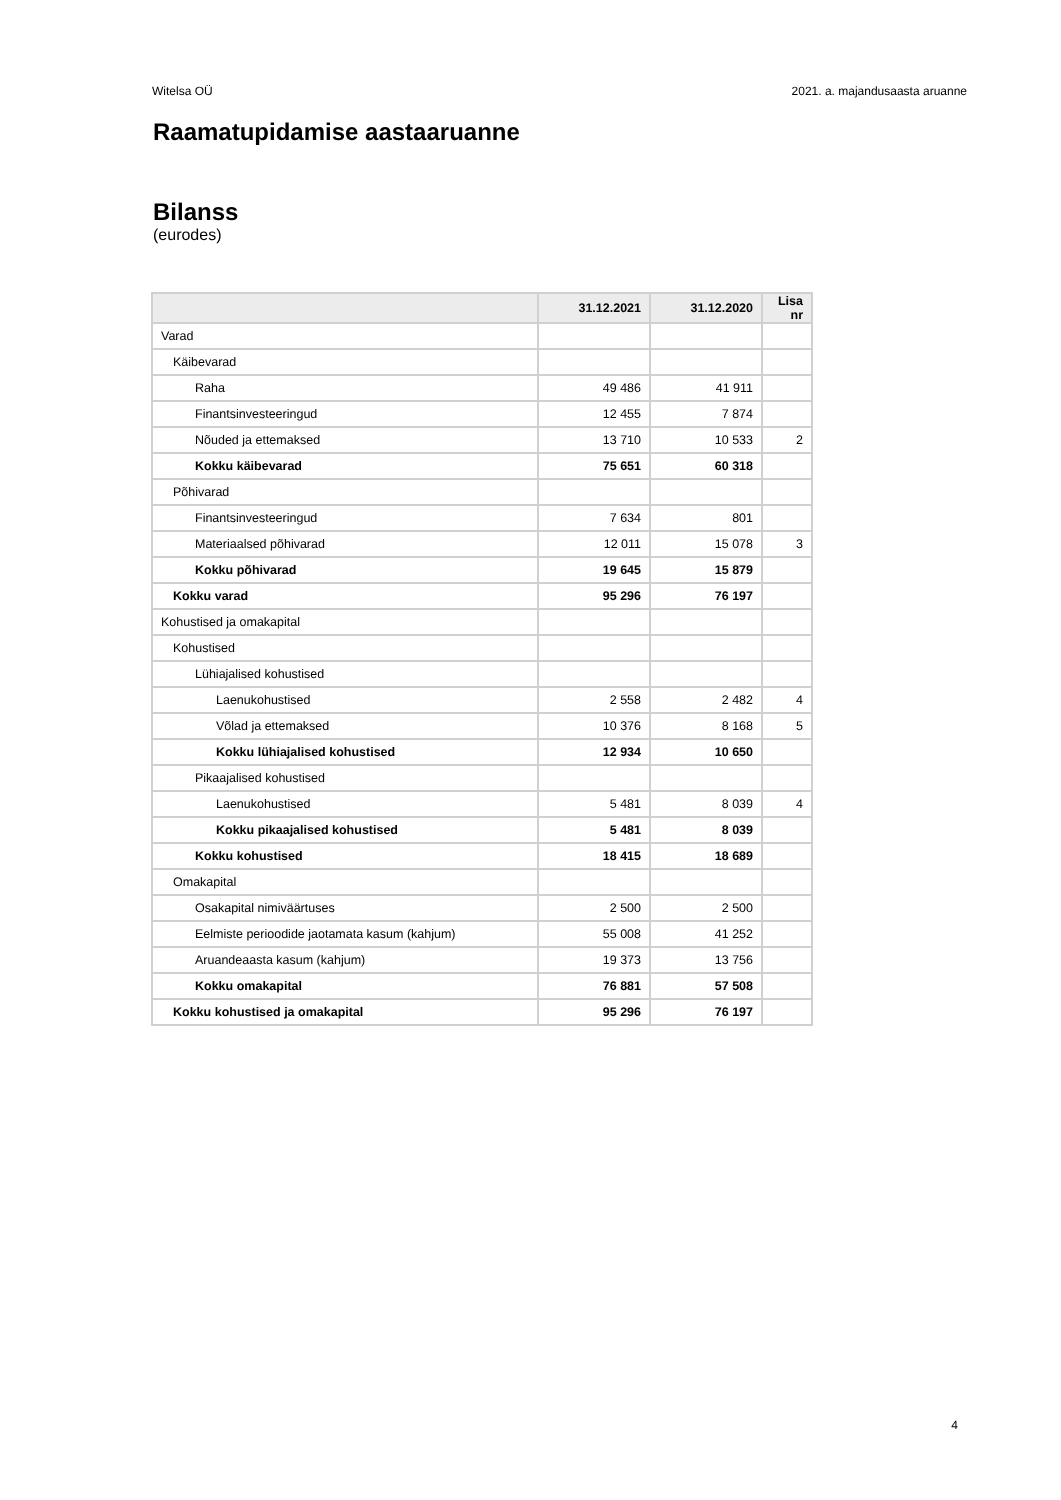Witelsa OÜ 2021. a. majandusaasta aruanne
Raamatupidamise aastaaruanne
Bilanss
(eurodes)
| | 31.12.2021 | 31.12.2020 | Lisa nr |
| --- | --- | --- | --- |
| Varad | | | |
| Käibevarad | | | |
| Raha | 49 486 | 41 911 | |
| Finantsinvesteeringud | 12 455 | 7 874 | |
| Nõuded ja ettemaksed | 13 710 | 10 533 | 2 |
| Kokku käibevarad | 75 651 | 60 318 | |
| Põhivarad | | | |
| Finantsinvesteeringud | 7 634 | 801 | |
| Materiaalsed põhivarad | 12 011 | 15 078 | 3 |
| Kokku põhivarad | 19 645 | 15 879 | |
| Kokku varad | 95 296 | 76 197 | |
| Kohustised ja omakapital | | | |
| Kohustised | | | |
| Lühiajalised kohustised | | | |
| Laenukohustised | 2 558 | 2 482 | 4 |
| Võlad ja ettemaksed | 10 376 | 8 168 | 5 |
| Kokku lühiajalised kohustised | 12 934 | 10 650 | |
| Pikaajalised kohustised | | | |
| Laenukohustised | 5 481 | 8 039 | 4 |
| Kokku pikaajalised kohustised | 5 481 | 8 039 | |
| Kokku kohustised | 18 415 | 18 689 | |
| Omakapital | | | |
| Osakapital nimiväärtuses | 2 500 | 2 500 | |
| Eelmiste perioodide jaotamata kasum (kahjum) | 55 008 | 41 252 | |
| Aruandeaasta kasum (kahjum) | 19 373 | 13 756 | |
| Kokku omakapital | 76 881 | 57 508 | |
| Kokku kohustised ja omakapital | 95 296 | 76 197 | |
4